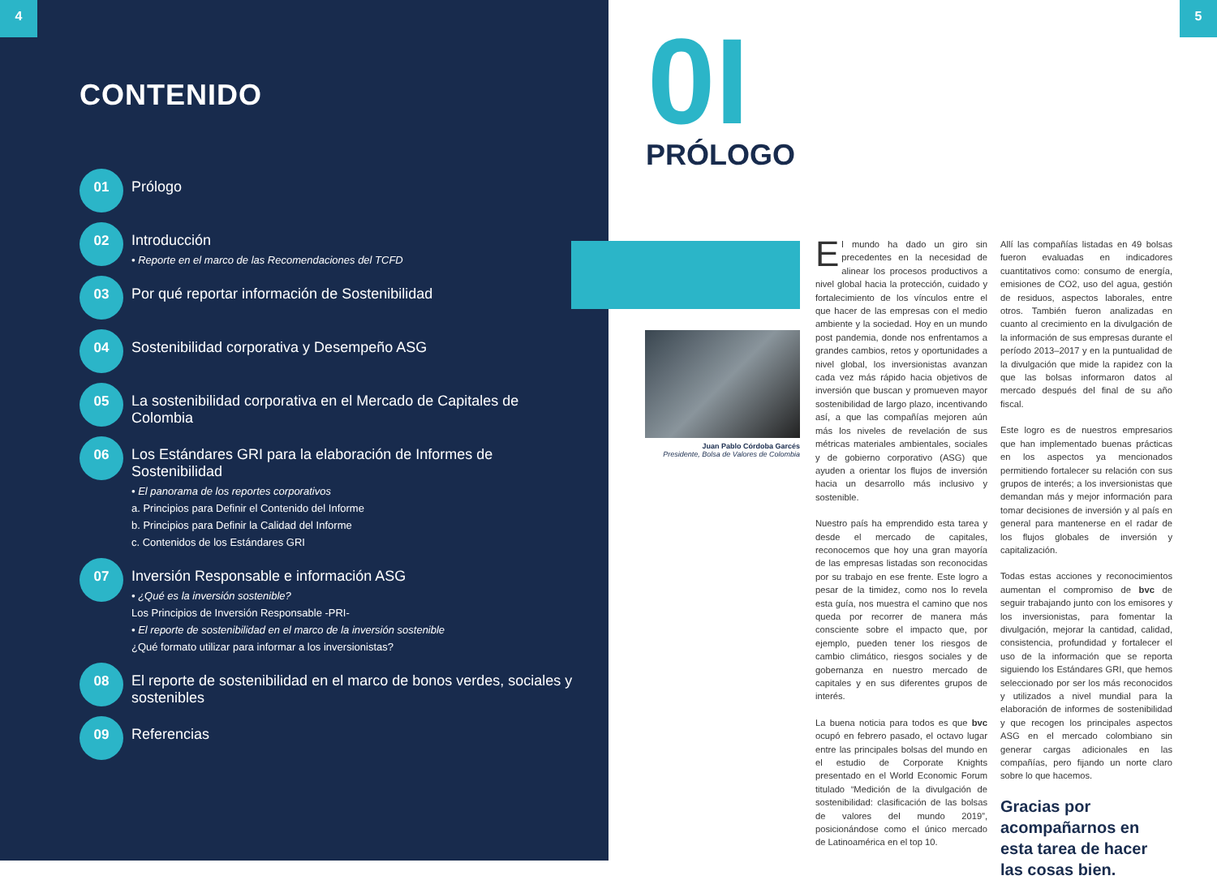4
CONTENIDO
01
Prólogo
02
Introducción
• Reporte en el marco de las Recomendaciones del TCFD
03
Por qué reportar información de Sostenibilidad
04
Sostenibilidad corporativa y Desempeño ASG
05
La sostenibilidad corporativa en el Mercado de Capitales de Colombia
06
Los Estándares GRI para la elaboración de Informes de Sostenibilidad
• El panorama de los reportes corporativos
a. Principios para Definir el Contenido del Informe
b. Principios para Definir la Calidad del Informe
c. Contenidos de los Estándares GRI
07
Inversión Responsable e información ASG
• ¿Qué es la inversión sostenible?
Los Principios de Inversión Responsable -PRI-
• El reporte de sostenibilidad en el marco de la inversión sostenible
¿Qué formato utilizar para informar a los inversionistas?
08
El reporte de sostenibilidad en el marco de bonos verdes, sociales y sostenibles
09
Referencias
5
0I
PRÓLOGO
Juan Pablo Córdoba Garcés
Presidente, Bolsa de Valores de Colombia
El mundo ha dado un giro sin precedentes en la necesidad de alinear los procesos productivos a nivel global hacia la protección, cuidado y fortalecimiento de los vínculos entre el que hacer de las empresas con el medio ambiente y la sociedad. Hoy en un mundo post pandemia, donde nos enfrentamos a grandes cambios, retos y oportunidades a nivel global, los inversionistas avanzan cada vez más rápido hacia objetivos de inversión que buscan y promueven mayor sostenibilidad de largo plazo, incentivando así, a que las compañías mejoren aún más los niveles de revelación de sus métricas materiales ambientales, sociales y de gobierno corporativo (ASG) que ayuden a orientar los flujos de inversión hacia un desarrollo más inclusivo y sostenible.
Nuestro país ha emprendido esta tarea y desde el mercado de capitales, reconocemos que hoy una gran mayoría de las empresas listadas son reconocidas por su trabajo en ese frente. Este logro a pesar de la timidez, como nos lo revela esta guía, nos muestra el camino que nos queda por recorrer de manera más consciente sobre el impacto que, por ejemplo, pueden tener los riesgos de cambio climático, riesgos sociales y de gobernanza en nuestro mercado de capitales y en sus diferentes grupos de interés.
La buena noticia para todos es que bvc ocupó en febrero pasado, el octavo lugar entre las principales bolsas del mundo en el estudio de Corporate Knights presentado en el World Economic Forum titulado “Medición de la divulgación de sostenibilidad: clasificación de las bolsas de valores del mundo 2019”, posicionándose como el único mercado de Latinoamérica en el top 10.
Allí las compañías listadas en 49 bolsas fueron evaluadas en indicadores cuantitativos como: consumo de energía, emisiones de CO2, uso del agua, gestión de residuos, aspectos laborales, entre otros. También fueron analizadas en cuanto al crecimiento en la divulgación de la información de sus empresas durante el período 2013–2017 y en la puntualidad de la divulgación que mide la rapidez con la que las bolsas informaron datos al mercado después del final de su año fiscal.
Este logro es de nuestros empresarios que han implementado buenas prácticas en los aspectos ya mencionados permitiendo fortalecer su relación con sus grupos de interés; a los inversionistas que demandan más y mejor información para tomar decisiones de inversión y al país en general para mantenerse en el radar de los flujos globales de inversión y capitalización.
Todas estas acciones y reconocimientos aumentan el compromiso de bvc de seguir trabajando junto con los emisores y los inversionistas, para fomentar la divulgación, mejorar la cantidad, calidad, consistencia, profundidad y fortalecer el uso de la información que se reporta siguiendo los Estándares GRI, que hemos seleccionado por ser los más reconocidos y utilizados a nivel mundial para la elaboración de informes de sostenibilidad y que recogen los principales aspectos ASG en el mercado colombiano sin generar cargas adicionales en las compañías, pero fijando un norte claro sobre lo que hacemos.
Gracias por acompañarnos en esta tarea de hacer las cosas bien.